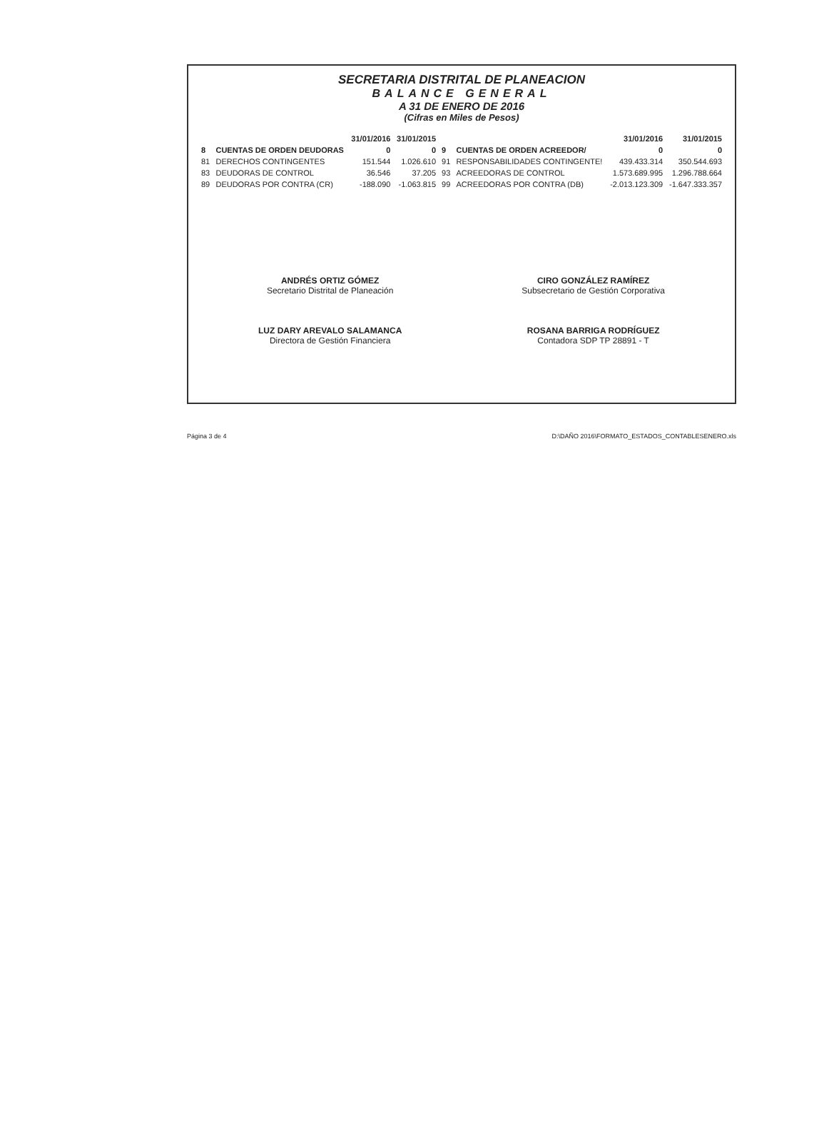SECRETARIA DISTRITAL DE PLANEACION
BALANCE GENERAL
A 31 DE ENERO DE 2016
(Cifras en Miles de Pesos)
| | | 31/01/2016 | 31/01/2015 | | | 31/01/2016 | 31/01/2015 |
| --- | --- | --- | --- | --- | --- | --- | --- |
| 8 | CUENTAS DE ORDEN DEUDORAS | 0 | 0 | 9 | CUENTAS DE ORDEN ACREEDOR/ | 0 | 0 |
| 81 | DERECHOS CONTINGENTES | 151.544 | 1.026.610 | 91 | RESPONSABILIDADES CONTINGENTE! | 439.433.314 | 350.544.693 |
| 83 | DEUDORAS DE CONTROL | 36.546 | 37.205 | 93 | ACREEDORAS DE CONTROL | 1.573.689.995 | 1.296.788.664 |
| 89 | DEUDORAS POR CONTRA (CR) | -188.090 | -1.063.815 | 99 | ACREEDORAS POR CONTRA (DB) | -2.013.123.309 | -1.647.333.357 |
ANDRÉS ORTIZ GÓMEZ
Secretario Distrital de Planeación
LUZ DARY AREVALO SALAMANCA
Directora de Gestión Financiera
CIRO GONZÁLEZ RAMÍREZ
Subsecretario de Gestión Corporativa
ROSANA BARRIGA RODRÍGUEZ
Contadora SDP TP 28891 - T
Página 3 de 4 D:\DAÑO 2016\FORMATO_ESTADOS_CONTABLESENERO.xls